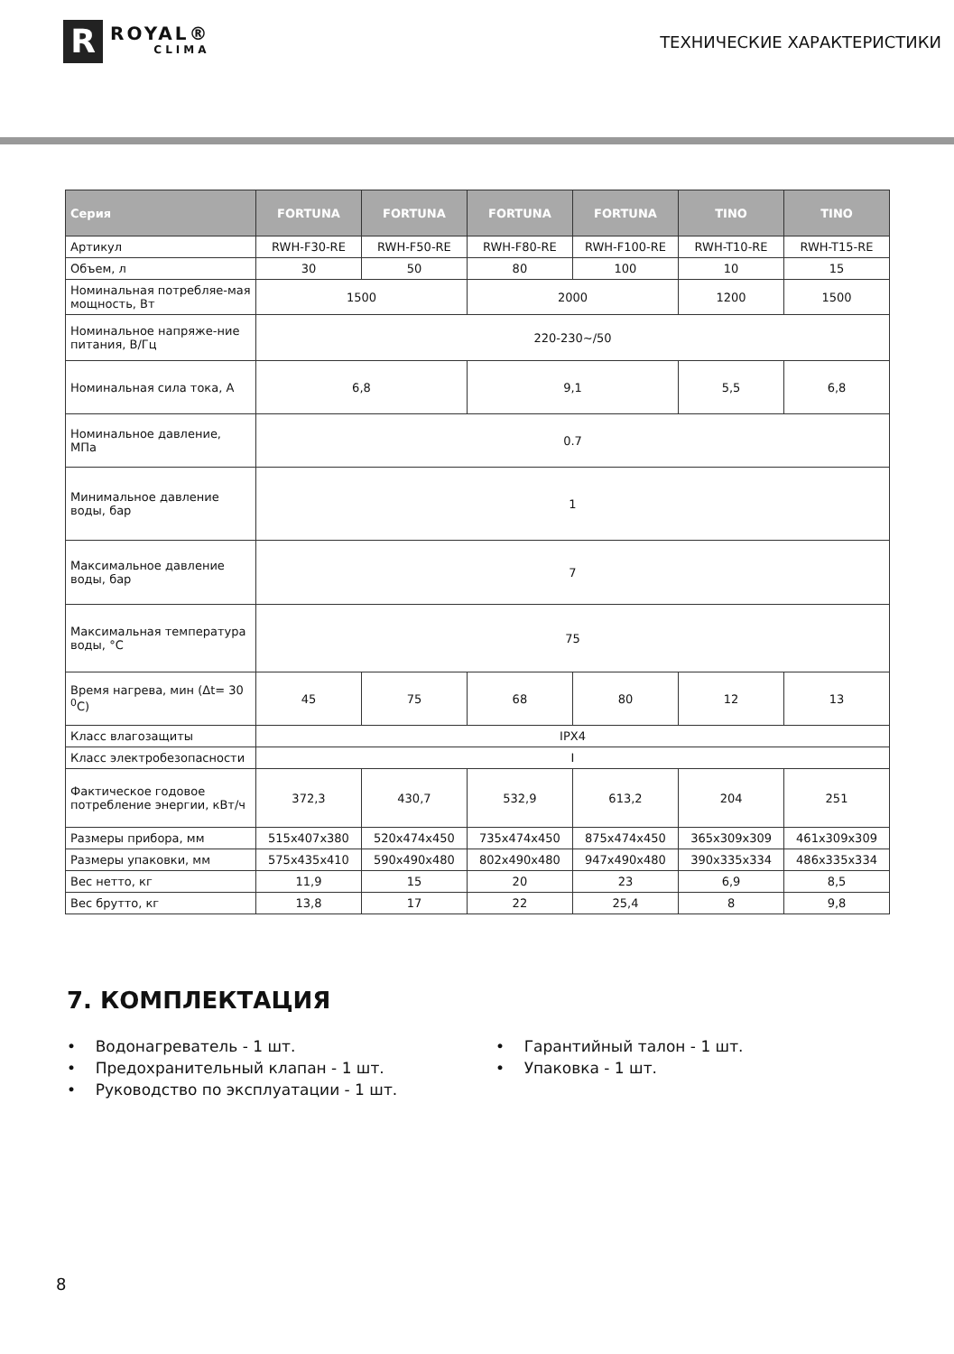R
ROYAL®
CLIMA
ТЕХНИЧЕСКИЕ ХАРАКТЕРИСТИКИ
| Серия | FORTUNA | FORTUNA | FORTUNA | FORTUNA | TINO | TINO |
| --- | --- | --- | --- | --- | --- | --- |
| Артикул | RWH-F30-RE | RWH-F50-RE | RWH-F80-RE | RWH-F100-RE | RWH-T10-RE | RWH-T15-RE |
| Объем, л | 30 | 50 | 80 | 100 | 10 | 15 |
| Номинальная потребляе-мая мощность, Вт | 1500 | | 2000 | | 1200 | 1500 |
| Номинальное напряже-ние питания, В/Гц | 220-230~/50 | | | | | |
| Номинальная сила тока, А | 6,8 | | 9,1 | | 5,5 | 6,8 |
| Номинальное давление, МПа | 0.7 | | | | | |
| Минимальное давление воды, бар | 1 | | | | | |
| Максимальное давление воды, бар | 7 | | | | | |
| Максимальная температура воды, °C | 75 | | | | | |
| Время нагрева, мин (Δt= 30 <sup>0</sup>С) | 45 | 75 | 68 | 80 | 12 | 13 |
| Класс влагозащиты | IPX4 | | | | | |
| Класс электробезопасности | I | | | | | |
| Фактическое годовое потребление энергии, кВт/ч | 372,3 | 430,7 | 532,9 | 613,2 | 204 | 251 |
| Размеры прибора, мм | 515x407x380 | 520x474x450 | 735x474x450 | 875x474x450 | 365x309x309 | 461x309x309 |
| Размеры упаковки, мм | 575x435x410 | 590x490x480 | 802x490x480 | 947x490x480 | 390x335x334 | 486x335x334 |
| Вес нетто, кг | 11,9 | 15 | 20 | 23 | 6,9 | 8,5 |
| Вес брутто, кг | 13,8 | 17 | 22 | 25,4 | 8 | 9,8 |
7. КОМПЛЕКТАЦИЯ
• Водонагреватель - 1 шт.
• Предохранительный клапан - 1 шт.
• Руководство по эксплуатации - 1 шт.
• Гарантийный талон - 1 шт.
• Упаковка - 1 шт.
8